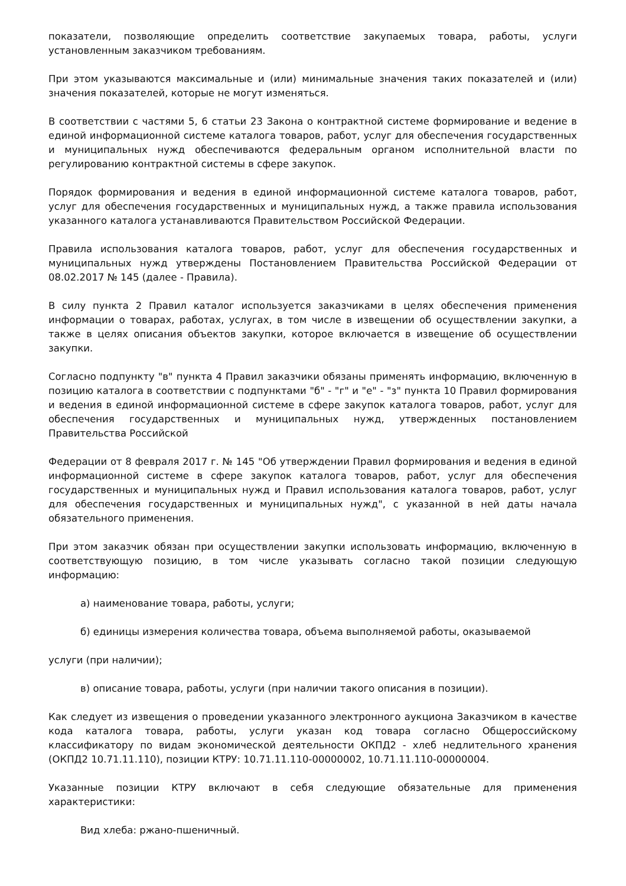показатели, позволяющие определить соответствие закупаемых товара, работы, услуги установленным заказчиком требованиям.
При этом указываются максимальные и (или) минимальные значения таких показателей и (или) значения показателей, которые не могут изменяться.
В соответствии с частями 5, 6 статьи 23 Закона о контрактной системе формирование и ведение в единой информационной системе каталога товаров, работ, услуг для обеспечения государственных и муниципальных нужд обеспечиваются федеральным органом исполнительной власти по регулированию контрактной системы в сфере закупок.
Порядок формирования и ведения в единой информационной системе каталога товаров, работ, услуг для обеспечения государственных и муниципальных нужд, а также правила использования указанного каталога устанавливаются Правительством Российской Федерации.
Правила использования каталога товаров, работ, услуг для обеспечения государственных и муниципальных нужд утверждены Постановлением Правительства Российской Федерации от 08.02.2017 № 145 (далее - Правила).
В силу пункта 2 Правил каталог используется заказчиками в целях обеспечения применения информации о товарах, работах, услугах, в том числе в извещении об осуществлении закупки, а также в целях описания объектов закупки, которое включается в извещение об осуществлении закупки.
Согласно подпункту "в" пункта 4 Правил заказчики обязаны применять информацию, включенную в позицию каталога в соответствии с подпунктами "б" - "г" и "е" - "з" пункта 10 Правил формирования и ведения в единой информационной системе в сфере закупок каталога товаров, работ, услуг для обеспечения государственных и муниципальных нужд, утвержденных постановлением Правительства Российской
Федерации от 8 февраля 2017 г. № 145 "Об утверждении Правил формирования и ведения в единой информационной системе в сфере закупок каталога товаров, работ, услуг для обеспечения государственных и муниципальных нужд и Правил использования каталога товаров, работ, услуг для обеспечения государственных и муниципальных нужд", с указанной в ней даты начала обязательного применения.
При этом заказчик обязан при осуществлении закупки использовать информацию, включенную в соответствующую позицию, в том числе указывать согласно такой позиции следующую информацию:
а) наименование товара, работы, услуги;
б) единицы измерения количества товара, объема выполняемой работы, оказываемой
услуги (при наличии);
в) описание товара, работы, услуги (при наличии такого описания в позиции).
Как следует из извещения о проведении указанного электронного аукциона Заказчиком в качестве кода каталога товара, работы, услуги указан код товара согласно Общероссийскому классификатору по видам экономической деятельности ОКПД2 - хлеб недлительного хранения (ОКПД2 10.71.11.110), позиции КТРУ: 10.71.11.110-00000002, 10.71.11.110-00000004.
Указанные позиции КТРУ включают в себя следующие обязательные для применения характеристики:
Вид хлеба: ржано-пшеничный.